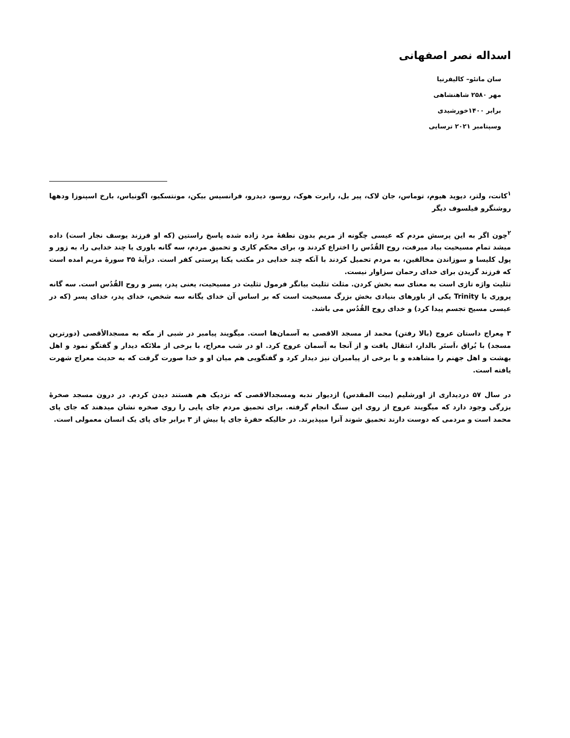اسداله نصر اصفهانی
سان ماتئو– کالیفرنیا
مهر ۲۵۸۰ شاهنشاهی
برابر ۱۴۰۰خورشیدی
وسپتامبر ۲۰۲۱ ترسایی
<sup>۱</sup> کانت، ولتر، دیوید هیوم، توماس، جان لاک، پیر بل، رابرت هوک، روسو، دیدرو، فرانسیس بیکن، مونتسکیو، اگونیاس، بارخ اسپنوزا ودهها روشنگرو فیلسوف دیگر
<sup>۲</sup> چون اگر به این پرسش مردم که عیسی چگونه از مریم بدون نطفهٔ مرد زاده شده پاسخ راستین (که او فرزند یوسف نجار است) داده میشد تمام مسیحیت بباد میرفت، روح القُدُس را اختراع کردند و، برای محکم کاری و تحمیق مردم، سه گانه باوری یا چند خدایی را، به زور و پول کلیسا و سوزاندن مخالفین، به مردم تحمیل کردند با آنکه چند خدایی در مکتب یکتا پرستی کفر است. درآیهٔ ۳۵ سورهٔ مریم امده است که فرزند گزیدن برای خدای رحمان سزاوار نیست.
تثلیث واژه تازی است به معنای سه بخش کردن. مثلث تثلیث بیانگر فرمول تثلیث در مسیحیت، یعنی پدر، پسر و روح القُدُس است. سه گانه پروری یا Trinity یکی از باورهای بنیادی بخش بزرگ مسیحیت است که بر اساس آن خدای یگانه سه شخص، خدای پدر، خدای پسر (که در عیسی مسیح تجسم پیدا کرد) و خدای روح القُدُس می باشد.
۳ مِعراج داستان عروج (بالا رفتن) محمد از مسجد الاقصی به آسمان‌ها است. میگویند پیامبر در شبی از مکه به مسجدالأقصی (دورترین مسجد) با بُراق ،اَستَر بالدار، انتقال یافت و از آنجا به آسمان عروج کرد. او در شب معراج، با برخی از ملائکه دیدار و گفتگو نمود و اهل بهشت و اهل جهنم را مشاهده و با برخی از پیامبران نیز دیدار کرد و گفتگویی هم میان او و خدا صورت گرفت که به حدیث معراج شهرت یافته است.
در سال ۵۷ دردیداری از اورشلیم (بیت المقدس) ازدیوار ندبه ومسجدالاقصی که نزدیک هم هستند دیدن کردم. در درون مسجد صخرهٔ بزرگی وجود دارد که میگویند عروج از روی این سنگ انجام گرفته. برای تحمیق مردم جای پایی را روی صخره نشان میدهند که جای پای محمد است و مردمی که دوست دارند تحمیق شوند آنرا میپذیرند. در حالیکه حفرهٔ جای پا بیش از ۳ برابر جای پای یک انسان معمولی است.